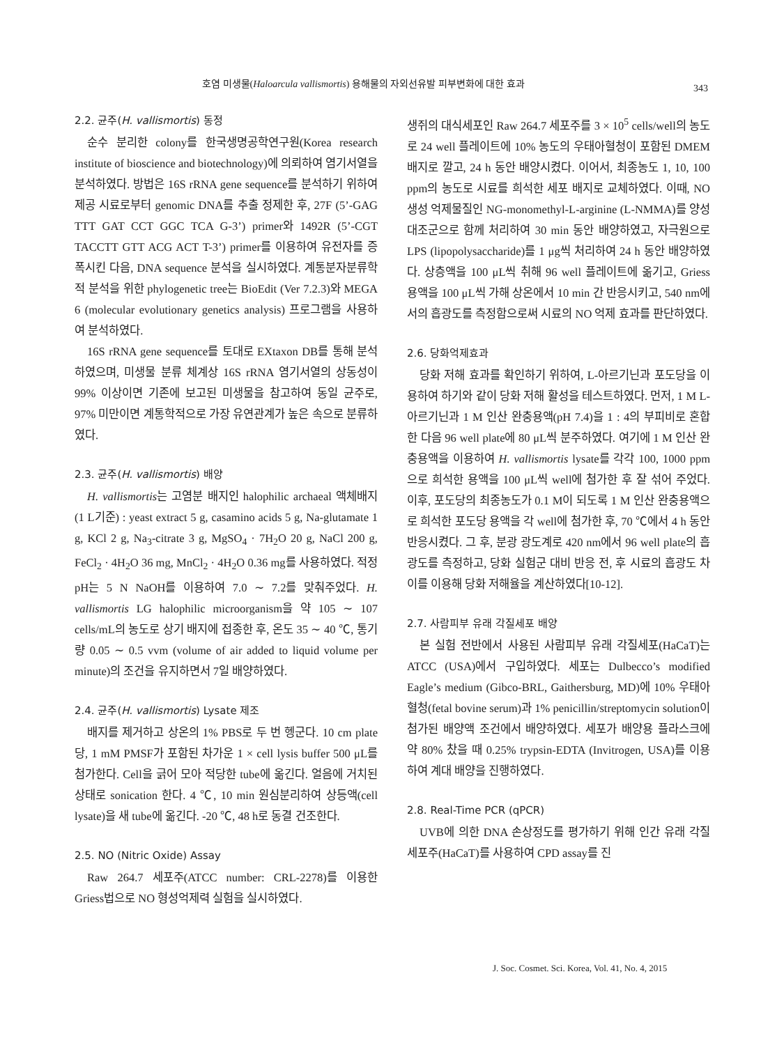호염 미생물(Haloarcula vallismortis) 용해물의 자외선유발 피부변화에 대한 효과 343
2.2. 균주(H. vallismortis) 동정
순수 분리한 colony를 한국생명공학연구원(Korea research institute of bioscience and biotechnology)에 의뢰하여 염기서열을 분석하였다. 방법은 16S rRNA gene sequence를 분석하기 위하여 제공 시료로부터 genomic DNA를 추출 정제한 후, 27F (5’-GAG TTT GAT CCT GGC TCA G-3’) primer와 1492R (5’-CGT TACCTT GTT ACG ACT T-3’) primer를 이용하여 유전자를 증폭시킨 다음, DNA sequence 분석을 실시하였다. 계통분자분류학적 분석을 위한 phylogenetic tree는 BioEdit (Ver 7.2.3)와 MEGA 6 (molecular evolutionary genetics analysis) 프로그램을 사용하여 분석하였다.
16S rRNA gene sequence를 토대로 EXtaxon DB를 통해 분석하였으며, 미생물 분류 체계상 16S rRNA 염기서열의 상동성이 99% 이상이면 기존에 보고된 미생물을 참고하여 동일 균주로, 97% 미만이면 계통학적으로 가장 유연관계가 높은 속으로 분류하였다.
2.3. 균주(H. vallismortis) 배양
H. vallismortis는 고염분 배지인 halophilic archaeal 액체배지(1 L기준) : yeast extract 5 g, casamino acids 5 g, Na-glutamate 1 g, KCl 2 g, Na<sub>3</sub>-citrate 3 g, MgSO<sub>4</sub> · 7H<sub>2</sub>O 20 g, NaCl 200 g, FeCl<sub>2</sub> · 4H<sub>2</sub>O 36 mg, MnCl<sub>2</sub> · 4H<sub>2</sub>O 0.36 mg를 사용하였다. 적정 pH는 5 N NaOH를 이용하여 7.0 ∼ 7.2를 맞춰주었다. H. vallismortis LG halophilic microorganism을 약 105 ∼ 107 cells/mL의 농도로 상기 배지에 접종한 후, 온도 35 ∼ 40 ℃, 통기량 0.05 ∼ 0.5 vvm (volume of air added to liquid volume per minute)의 조건을 유지하면서 7일 배양하였다.
2.4. 균주(H. vallismortis) Lysate 제조
배지를 제거하고 상온의 1% PBS로 두 번 헹군다. 10 cm plate 당, 1 mM PMSF가 포함된 차가운 1 × cell lysis buffer 500 μL를 첨가한다. Cell을 긁어 모아 적당한 tube에 옮긴다. 얼음에 거치된 상태로 sonication 한다. 4 ℃, 10 min 원심분리하여 상등액(cell lysate)을 새 tube에 옮긴다. -20 ℃, 48 h로 동결 건조한다.
2.5. NO (Nitric Oxide) Assay
Raw 264.7 세포주(ATCC number: CRL-2278)를 이용한 Griess법으로 NO 형성억제력 실험을 실시하였다.
생쥐의 대식세포인 Raw 264.7 세포주를 3 × 10<sup>5</sup> cells/well의 농도로 24 well 플레이트에 10% 농도의 우태아혈청이 포함된 DMEM 배지로 깔고, 24 h 동안 배양시켰다. 이어서, 최종농도 1, 10, 100 ppm의 농도로 시료를 희석한 세포 배지로 교체하였다. 이때, NO생성 억제물질인 NG-monomethyl-L-arginine (L-NMMA)를 양성 대조군으로 함께 처리하여 30 min 동안 배양하였고, 자극원으로 LPS (lipopolysaccharide)를 1 μg씩 처리하여 24 h 동안 배양하였다. 상층액을 100 μL씩 취해 96 well 플레이트에 옮기고, Griess 용액을 100 μL씩 가해 상온에서 10 min 간 반응시키고, 540 nm에서의 흡광도를 측정함으로써 시료의 NO 억제 효과를 판단하였다.
2.6. 당화억제효과
당화 저해 효과를 확인하기 위하여, L-아르기닌과 포도당을 이용하여 하기와 같이 당화 저해 활성을 테스트하였다. 먼저, 1 M L-아르기닌과 1 M 인산 완충용액(pH 7.4)을 1 : 4의 부피비로 혼합한 다음 96 well plate에 80 μL씩 분주하였다. 여기에 1 M 인산 완충용액을 이용하여 H. vallismortis lysate를 각각 100, 1000 ppm으로 희석한 용액을 100 μL씩 well에 첨가한 후 잘 섞어 주었다. 이후, 포도당의 최종농도가 0.1 M이 되도록 1 M 인산 완충용액으로 희석한 포도당 용액을 각 well에 첨가한 후, 70 ℃에서 4 h 동안 반응시켰다. 그 후, 분광 광도계로 420 nm에서 96 well plate의 흡광도를 측정하고, 당화 실험군 대비 반응 전, 후 시료의 흡광도 차이를 이용해 당화 저해율을 계산하였다[10-12].
2.7. 사람피부 유래 각질세포 배양
본 실험 전반에서 사용된 사람피부 유래 각질세포(HaCaT)는 ATCC (USA)에서 구입하였다. 세포는 Dulbecco’s modified Eagle’s medium (Gibco-BRL, Gaithersburg, MD)에 10% 우태아 혈청(fetal bovine serum)과 1% penicillin/streptomycin solution이 첨가된 배양액 조건에서 배양하였다. 세포가 배양용 플라스크에 약 80% 찼을 때 0.25% trypsin-EDTA (Invitrogen, USA)를 이용하여 계대 배양을 진행하였다.
2.8. Real-Time PCR (qPCR)
UVB에 의한 DNA 손상정도를 평가하기 위해 인간 유래 각질세포주(HaCaT)를 사용하여 CPD assay를 진
J. Soc. Cosmet. Sci. Korea, Vol. 41, No. 4, 2015